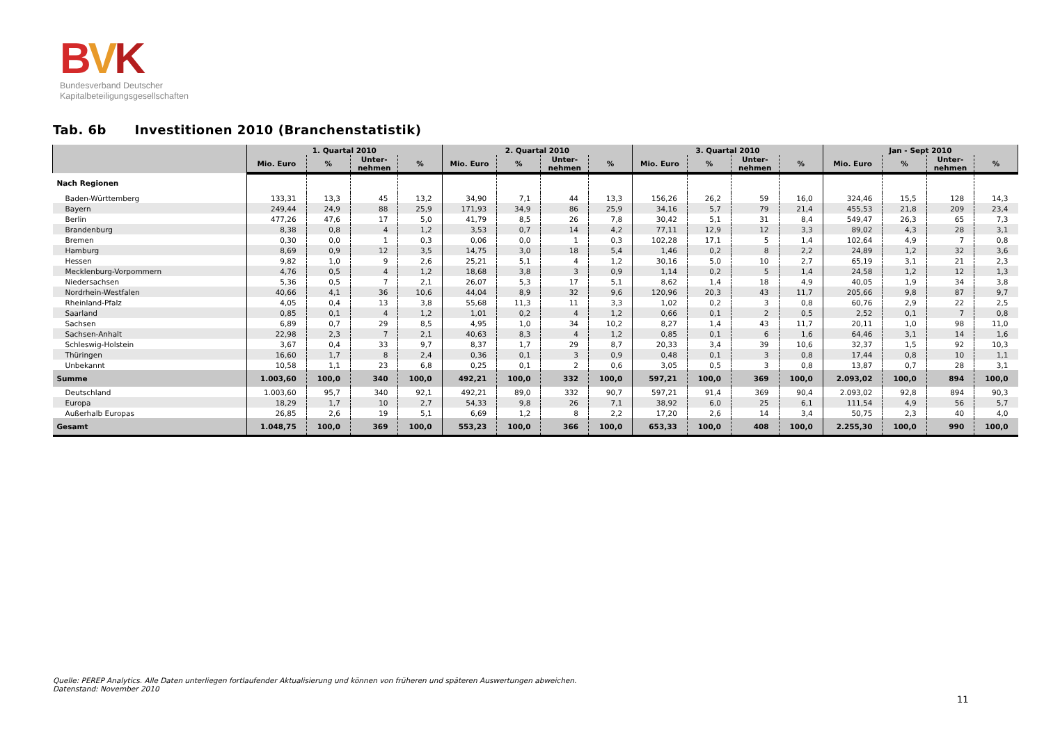BVK
Bundesverband Deutscher
Kapitalbeteiligungsgesellschaften
Tab. 6b Investitionen 2010 (Branchenstatistik)
| | 1. Quartal 2010 | | | | 2. Quartal 2010 | | | | 3. Quartal 2010 | | | | Jan - Sept 2010 | | | |
| --- | --- | --- | --- | --- | --- | --- | --- | --- | --- | --- | --- | --- | --- | --- | --- | --- |
| | Mio. Euro | % | Unter- nehmen | % | Mio. Euro | % | Unter- nehmen | % | Mio. Euro | % | Unter- nehmen | % | Mio. Euro | % | Unter- nehmen | % |
| Nach Regionen | | | | | | | | | | | | | | | | |
| Baden-Württemberg | 133,31 | 13,3 | 45 | 13,2 | 34,90 | 7,1 | 44 | 13,3 | 156,26 | 26,2 | 59 | 16,0 | 324,46 | 15,5 | 128 | 14,3 |
| Bayern | 249,44 | 24,9 | 88 | 25,9 | 171,93 | 34,9 | 86 | 25,9 | 34,16 | 5,7 | 79 | 21,4 | 455,53 | 21,8 | 209 | 23,4 |
| Berlin | 477,26 | 47,6 | 17 | 5,0 | 41,79 | 8,5 | 26 | 7,8 | 30,42 | 5,1 | 31 | 8,4 | 549,47 | 26,3 | 65 | 7,3 |
| Brandenburg | 8,38 | 0,8 | 4 | 1,2 | 3,53 | 0,7 | 14 | 4,2 | 77,11 | 12,9 | 12 | 3,3 | 89,02 | 4,3 | 28 | 3,1 |
| Bremen | 0,30 | 0,0 | 1 | 0,3 | 0,06 | 0,0 | 1 | 0,3 | 102,28 | 17,1 | 5 | 1,4 | 102,64 | 4,9 | 7 | 0,8 |
| Hamburg | 8,69 | 0,9 | 12 | 3,5 | 14,75 | 3,0 | 18 | 5,4 | 1,46 | 0,2 | 8 | 2,2 | 24,89 | 1,2 | 32 | 3,6 |
| Hessen | 9,82 | 1,0 | 9 | 2,6 | 25,21 | 5,1 | 4 | 1,2 | 30,16 | 5,0 | 10 | 2,7 | 65,19 | 3,1 | 21 | 2,3 |
| Mecklenburg-Vorpommern | 4,76 | 0,5 | 4 | 1,2 | 18,68 | 3,8 | 3 | 0,9 | 1,14 | 0,2 | 5 | 1,4 | 24,58 | 1,2 | 12 | 1,3 |
| Niedersachsen | 5,36 | 0,5 | 7 | 2,1 | 26,07 | 5,3 | 17 | 5,1 | 8,62 | 1,4 | 18 | 4,9 | 40,05 | 1,9 | 34 | 3,8 |
| Nordrhein-Westfalen | 40,66 | 4,1 | 36 | 10,6 | 44,04 | 8,9 | 32 | 9,6 | 120,96 | 20,3 | 43 | 11,7 | 205,66 | 9,8 | 87 | 9,7 |
| Rheinland-Pfalz | 4,05 | 0,4 | 13 | 3,8 | 55,68 | 11,3 | 11 | 3,3 | 1,02 | 0,2 | 3 | 0,8 | 60,76 | 2,9 | 22 | 2,5 |
| Saarland | 0,85 | 0,1 | 4 | 1,2 | 1,01 | 0,2 | 4 | 1,2 | 0,66 | 0,1 | 2 | 0,5 | 2,52 | 0,1 | 7 | 0,8 |
| Sachsen | 6,89 | 0,7 | 29 | 8,5 | 4,95 | 1,0 | 34 | 10,2 | 8,27 | 1,4 | 43 | 11,7 | 20,11 | 1,0 | 98 | 11,0 |
| Sachsen-Anhalt | 22,98 | 2,3 | 7 | 2,1 | 40,63 | 8,3 | 4 | 1,2 | 0,85 | 0,1 | 6 | 1,6 | 64,46 | 3,1 | 14 | 1,6 |
| Schleswig-Holstein | 3,67 | 0,4 | 33 | 9,7 | 8,37 | 1,7 | 29 | 8,7 | 20,33 | 3,4 | 39 | 10,6 | 32,37 | 1,5 | 92 | 10,3 |
| Thüringen | 16,60 | 1,7 | 8 | 2,4 | 0,36 | 0,1 | 3 | 0,9 | 0,48 | 0,1 | 3 | 0,8 | 17,44 | 0,8 | 10 | 1,1 |
| Unbekannt | 10,58 | 1,1 | 23 | 6,8 | 0,25 | 0,1 | 2 | 0,6 | 3,05 | 0,5 | 3 | 0,8 | 13,87 | 0,7 | 28 | 3,1 |
| Summe | 1.003,60 | 100,0 | 340 | 100,0 | 492,21 | 100,0 | 332 | 100,0 | 597,21 | 100,0 | 369 | 100,0 | 2.093,02 | 100,0 | 894 | 100,0 |
| Deutschland | 1.003,60 | 95,7 | 340 | 92,1 | 492,21 | 89,0 | 332 | 90,7 | 597,21 | 91,4 | 369 | 90,4 | 2.093,02 | 92,8 | 894 | 90,3 |
| Europa | 18,29 | 1,7 | 10 | 2,7 | 54,33 | 9,8 | 26 | 7,1 | 38,92 | 6,0 | 25 | 6,1 | 111,54 | 4,9 | 56 | 5,7 |
| Außerhalb Europas | 26,85 | 2,6 | 19 | 5,1 | 6,69 | 1,2 | 8 | 2,2 | 17,20 | 2,6 | 14 | 3,4 | 50,75 | 2,3 | 40 | 4,0 |
| Gesamt | 1.048,75 | 100,0 | 369 | 100,0 | 553,23 | 100,0 | 366 | 100,0 | 653,33 | 100,0 | 408 | 100,0 | 2.255,30 | 100,0 | 990 | 100,0 |
Quelle: PEREP Analytics. Alle Daten unterliegen fortlaufender Aktualisierung und können von früheren und späteren Auswertungen abweichen.
Datenstand: November 2010
11